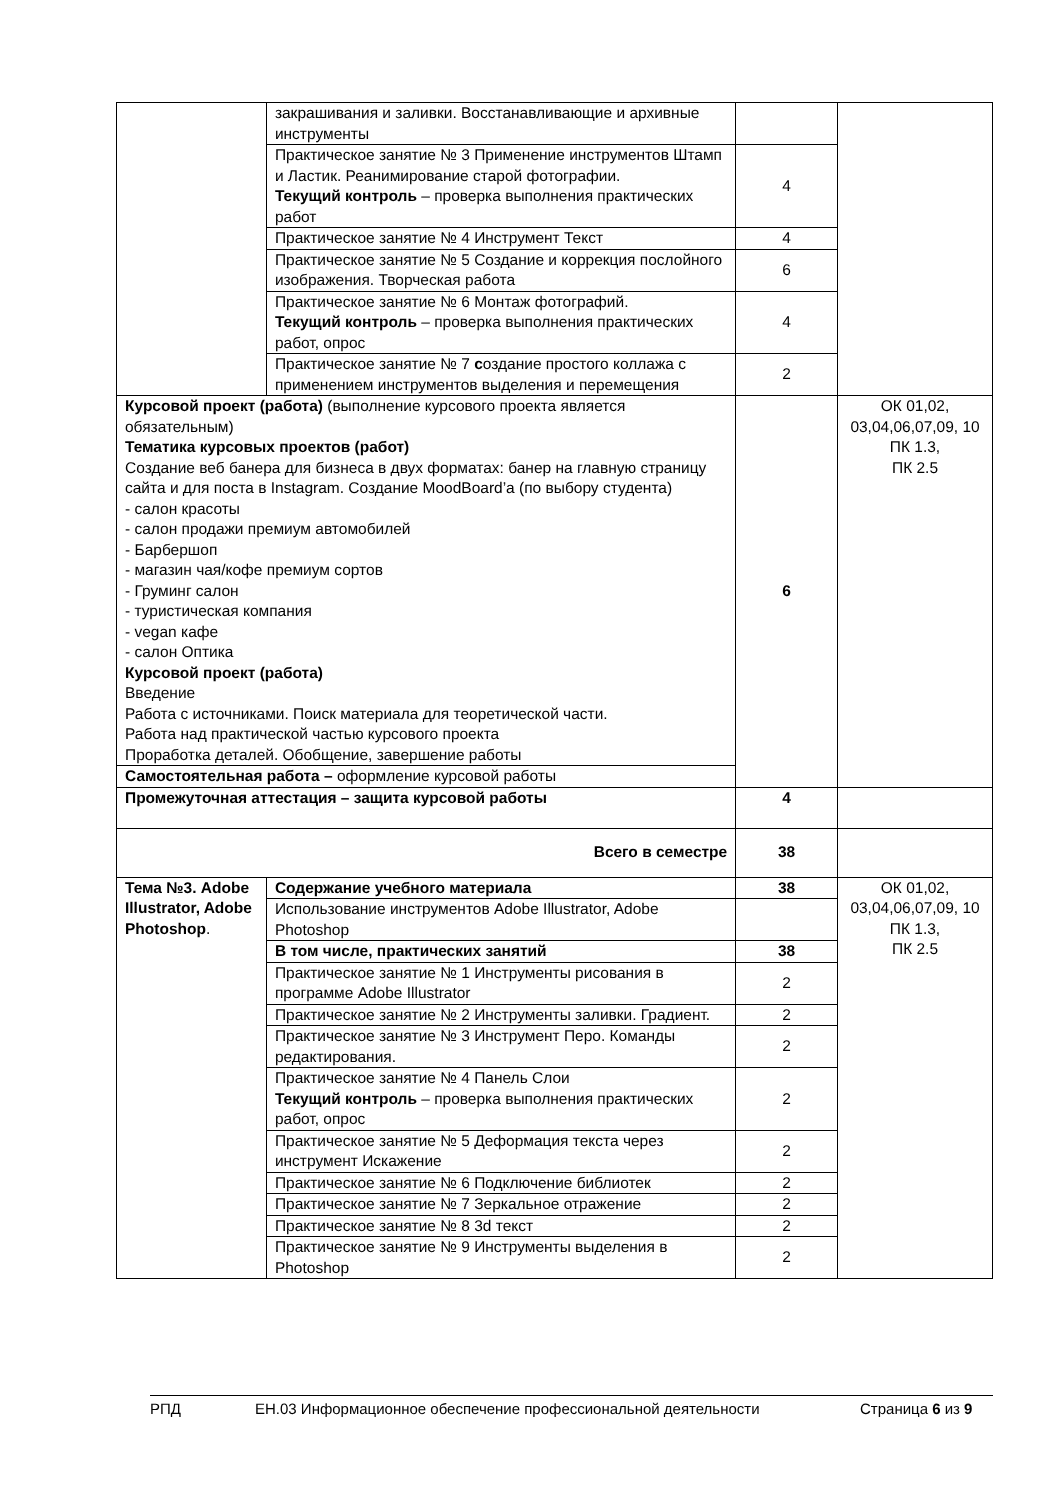| | закрашивания и заливки. Восстанавливающие и архивные инструменты | | |
| | Практическое занятие № 3 Применение инструментов Штамп и Ластик. Реанимирование старой фотографии. Текущий контроль – проверка выполнения практических работ | 4 | |
| | Практическое занятие № 4 Инструмент Текст | 4 | |
| | Практическое занятие № 5 Создание и коррекция послойного изображения. Творческая работа | 6 | |
| | Практическое занятие № 6 Монтаж фотографий. Текущий контроль – проверка выполнения практических работ, опрос | 4 | |
| | Практическое занятие № 7 с оздание простого коллажа с применением инструментов выделения и перемещения | 2 | |
| Курсовой проект (работа) (выполнение курсового проекта является обязательным) Тематика курсовых проектов (работ) Создание веб банера для бизнеса в двух форматах: банер на главную страницу сайта и для поста в Instagram. Создание MoodBoard’a (по выбору студента) - салон красоты - салон продажи премиум автомобилей - Барбершоп - магазин чая/кофе премиум сортов - Груминг салон - туристическая компания - vegan кафе - салон Оптика Курсовой проект (работа) Введение Работа с источниками. Поиск материала для теоретической части. Работа над практической частью курсового проекта Проработка деталей. Обобщение, завершение работы | | 6 | ОК 01,02, 03,04,06,07,09, 10 ПК 1.3, ПК 2.5 |
| Самостоятельная работа – оформление курсовой работы | | | |
| Промежуточная аттестация – защита курсовой работы | | 4 | |
| Всего в семестре | | 38 | |
| Тема №3. Adobe Illustrator, Adobe Photoshop . | Содержание учебного материала | 38 | ОК 01,02, 03,04,06,07,09, 10 ПК 1.3, ПК 2.5 |
| | Использование инструментов Adobe Illustrator, Adobe Photoshop | | |
| | В том числе, практических занятий | 38 | |
| | Практическое занятие № 1 Инструменты рисования в программе Adobe Illustrator | 2 | |
| | Практическое занятие № 2 Инструменты заливки. Градиент. | 2 | |
| | Практическое занятие № 3 Инструмент Перо. Команды редактирования. | 2 | |
| | Практическое занятие № 4 Панель Слои Текущий контроль – проверка выполнения практических работ, опрос | 2 | |
| | Практическое занятие № 5 Деформация текста через инструмент Искажение | 2 | |
| | Практическое занятие № 6 Подключение библиотек | 2 | |
| | Практическое занятие № 7 Зеркальное отражение | 2 | |
| | Практическое занятие № 8 3d текст | 2 | |
| | Практическое занятие № 9 Инструменты выделения в Photoshop | 2 | |
РПД ЕН.03 Информационное обеспечение профессиональной деятельности Страница 6 из 9